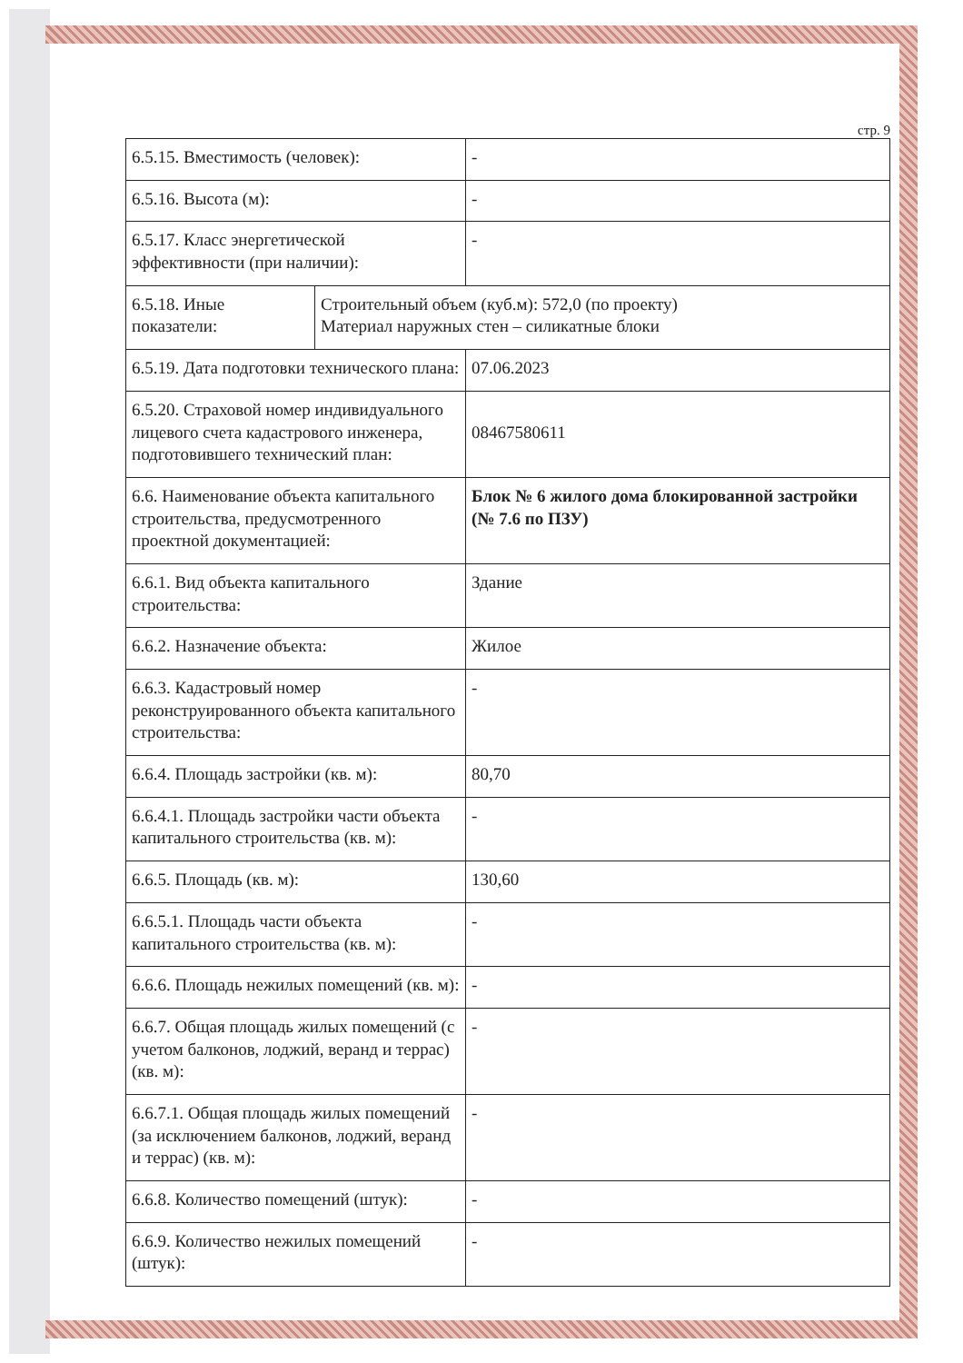стр. 9
| 6.5.15. Вместимость (человек): | | - |
| 6.5.16. Высота (м): | | - |
| 6.5.17. Класс энергетической эффективности (при наличии): | | - |
| 6.5.18. Иные показатели: | Строительный объем (куб.м): 572,0 (по проекту) Материал наружных стен – силикатные блоки | |
| 6.5.19. Дата подготовки технического плана: | | 07.06.2023 |
| 6.5.20. Страховой номер индивидуального лицевого счета кадастрового инженера, подготовившего технический план: | | 08467580611 |
| 6.6. Наименование объекта капитального строительства, предусмотренного проектной документацией: | | Блок № 6 жилого дома блокированной застройки (№ 7.6 по ПЗУ) |
| 6.6.1. Вид объекта капитального строительства: | | Здание |
| 6.6.2. Назначение объекта: | | Жилое |
| 6.6.3. Кадастровый номер реконструированного объекта капитального строительства: | | - |
| 6.6.4. Площадь застройки (кв. м): | | 80,70 |
| 6.6.4.1. Площадь застройки части объекта капитального строительства (кв. м): | | - |
| 6.6.5. Площадь (кв. м): | | 130,60 |
| 6.6.5.1. Площадь части объекта капитального строительства (кв. м): | | - |
| 6.6.6. Площадь нежилых помещений (кв. м): | | - |
| 6.6.7. Общая площадь жилых помещений (с учетом балконов, лоджий, веранд и террас) (кв. м): | | - |
| 6.6.7.1. Общая площадь жилых помещений (за исключением балконов, лоджий, веранд и террас) (кв. м): | | - |
| 6.6.8. Количество помещений (штук): | | - |
| 6.6.9. Количество нежилых помещений (штук): | | - |